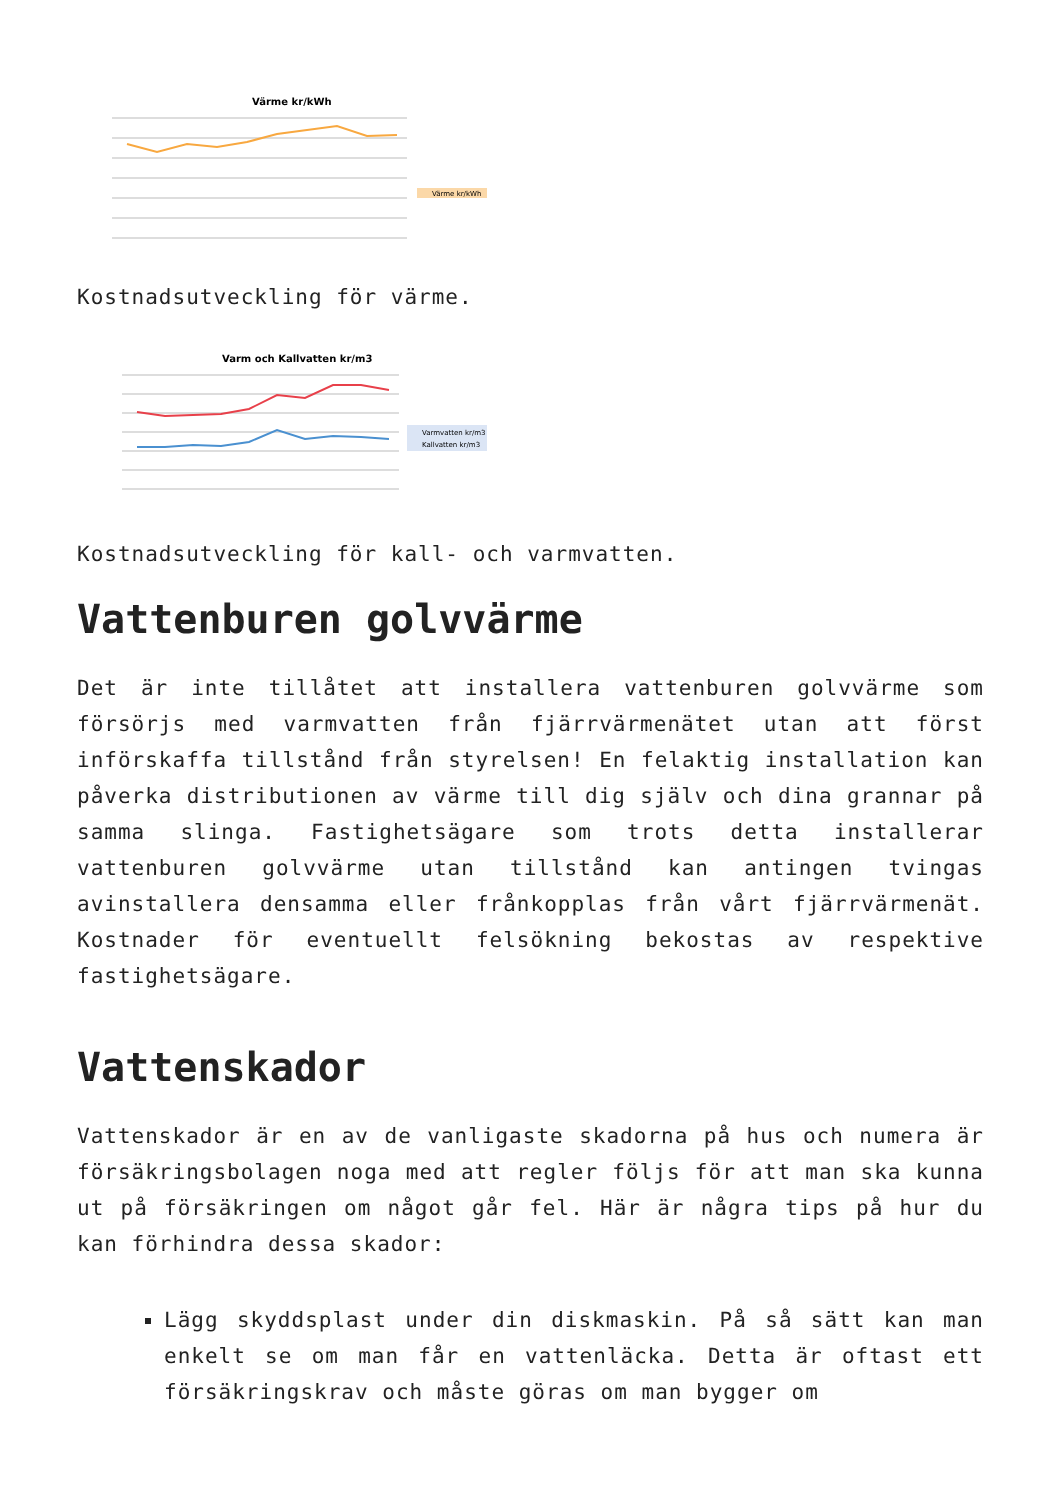Värme kr/kWh
Värme kr/kWh
Kostnadsutveckling för värme.
Varm och Kallvatten kr/m3
Varmvatten kr/m3
Kallvatten kr/m3
Kostnadsutveckling för kall- och varmvatten.
Vattenburen golvvärme
Det är inte tillåtet att installera vattenburen golvvärme som försörjs med varmvatten från fjärrvärmenätet utan att först införskaffa tillstånd från styrelsen! En felaktig installation kan påverka distributionen av värme till dig själv och dina grannar på samma slinga. Fastighetsägare som trots detta installerar vattenburen golvvärme utan tillstånd kan antingen tvingas avinstallera densamma eller frånkopplas från vårt fjärrvärmenät. Kostnader för eventuellt felsökning bekostas av respektive fastighetsägare.
Vattenskador
Vattenskador är en av de vanligaste skadorna på hus och numera är försäkringsbolagen noga med att regler följs för att man ska kunna ut på försäkringen om något går fel. Här är några tips på hur du kan förhindra dessa skador:
Lägg skyddsplast under din diskmaskin. På så sätt kan man enkelt se om man får en vattenläcka. Detta är oftast ett försäkringskrav och måste göras om man bygger om